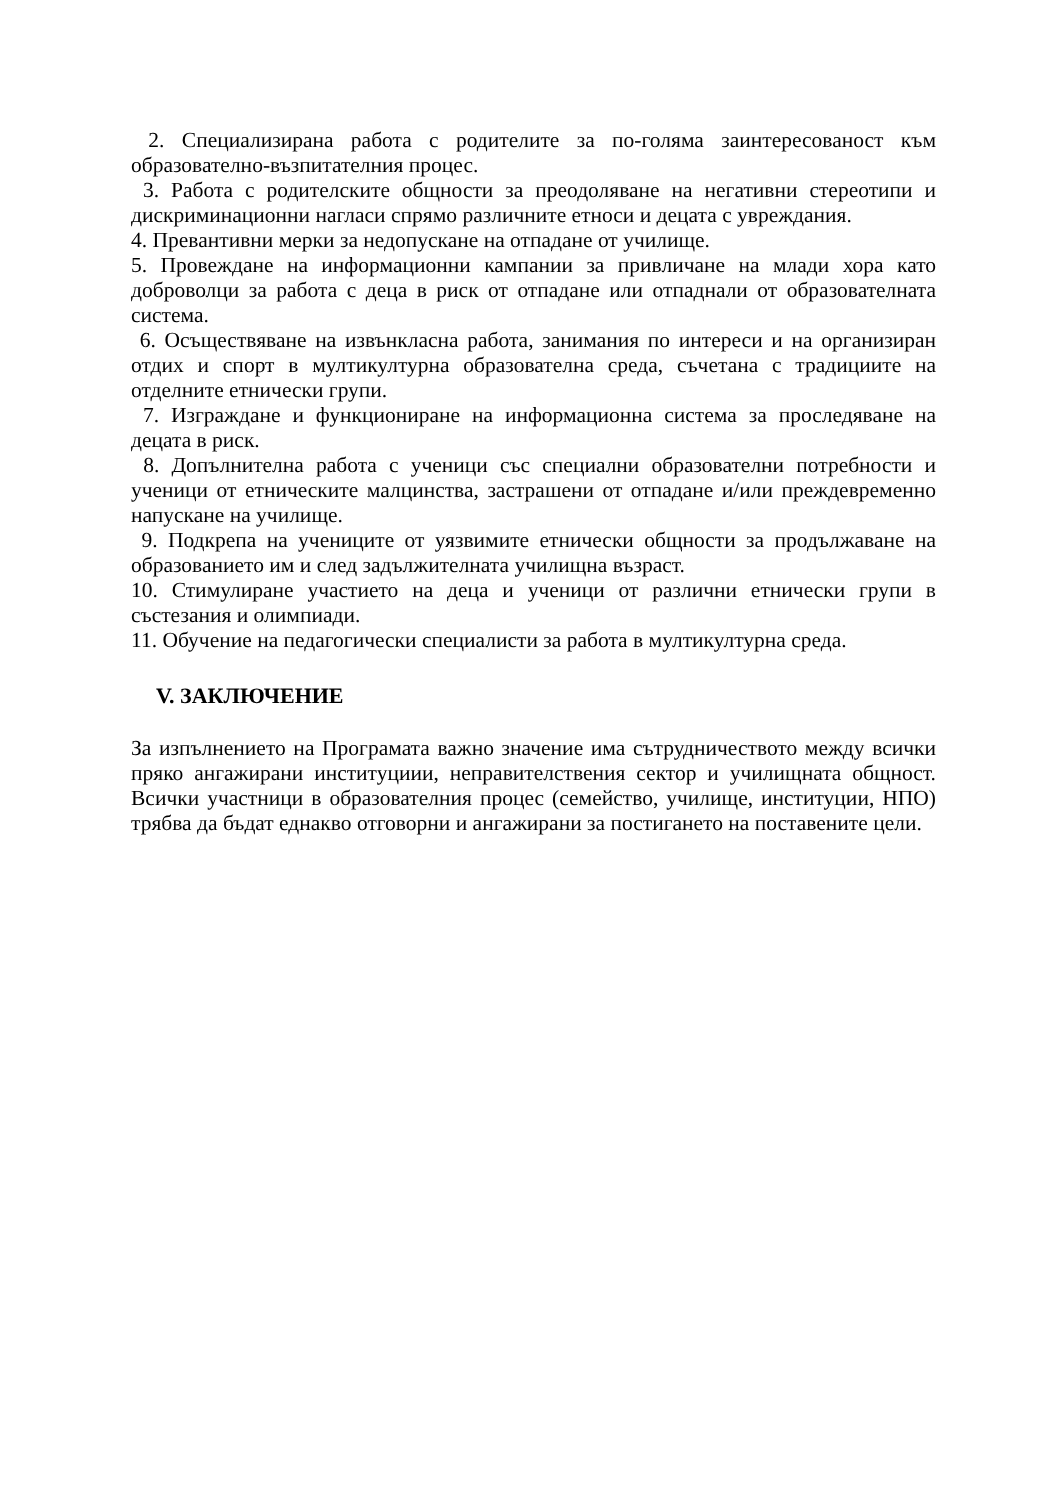2. Специализирана работа с родителите за по-голяма заинтересованост към образователно-възпитателния процес.
3. Работа с родителските общности за преодоляване на негативни стереотипи и дискриминационни нагласи спрямо различните етноси и децата с увреждания.
4. Превантивни мерки за недопускане на отпадане от училище.
5. Провеждане на информационни кампании за привличане на млади хора като доброволци за работа с деца в риск от отпадане или отпаднали от образователната система.
6. Осъществяване на извънкласна работа, занимания по интереси и на организиран отдих и спорт в мултикултурна образователна среда, съчетана с традициите на отделните етнически групи.
7. Изграждане и функциониране на информационна система за проследяване на децата в риск.
8. Допълнителна работа с ученици със специални образователни потребности и ученици от етническите малцинства, застрашени от отпадане и/или преждевременно напускане на училище.
9. Подкрепа на учениците от уязвимите етнически общности за продължаване на образованието им и след задължителната училищна възраст.
10. Стимулиране участието на деца и ученици от различни етнически групи в състезания и олимпиади.
11. Обучение на педагогически специалисти за работа в мултикултурна среда.
V. ЗАКЛЮЧЕНИЕ
За изпълнението на Програмата важно значение има сътрудничеството между всички пряко ангажирани институциии, неправителствения сектор и училищната общност. Всички участници в образователния процес (семейство, училище, институции, НПО) трябва да бъдат еднакво отговорни и ангажирани за постигането на поставените цели.